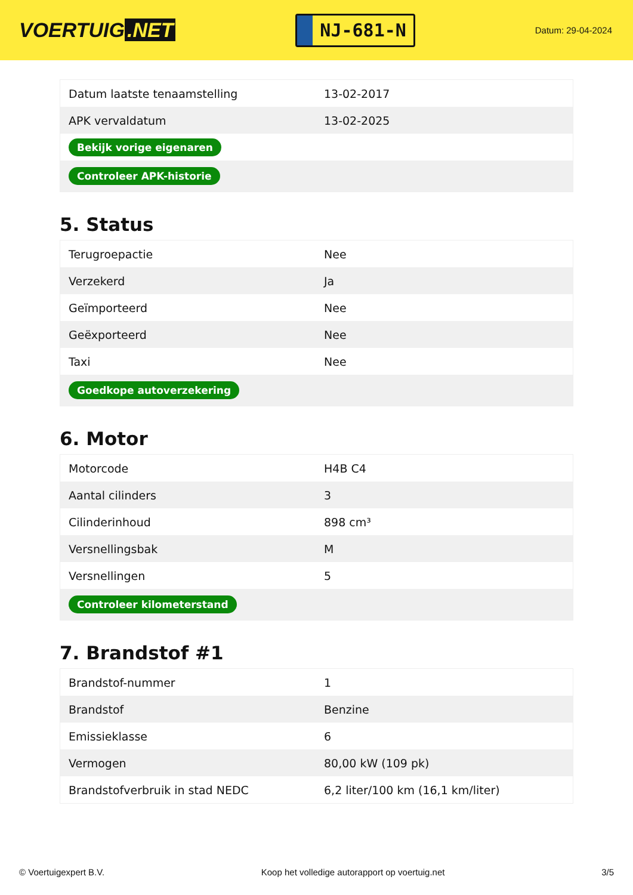VOERTUIG.NET
NJ-681-N
Datum: 29-04-2024
| Datum laatste tenaamstelling | 13-02-2017 |
| APK vervaldatum | 13-02-2025 |
| Bekijk vorige eigenaren | |
| Controleer APK-historie | |
5. Status
| Terugroepactie | Nee |
| Verzekerd | Ja |
| Geïmporteerd | Nee |
| Geëxporteerd | Nee |
| Taxi | Nee |
| Goedkope autoverzekering | |
6. Motor
| Motorcode | H4B C4 |
| Aantal cilinders | 3 |
| Cilinderinhoud | 898 cm³ |
| Versnellingsbak | M |
| Versnellingen | 5 |
| Controleer kilometerstand | |
7. Brandstof #1
| Brandstof-nummer | 1 |
| Brandstof | Benzine |
| Emissieklasse | 6 |
| Vermogen | 80,00 kW (109 pk) |
| Brandstofverbruik in stad NEDC | 6,2 liter/100 km (16,1 km/liter) |
© Voertuigexpert B.V. Koop het volledige autorapport op voertuig.net 3/5